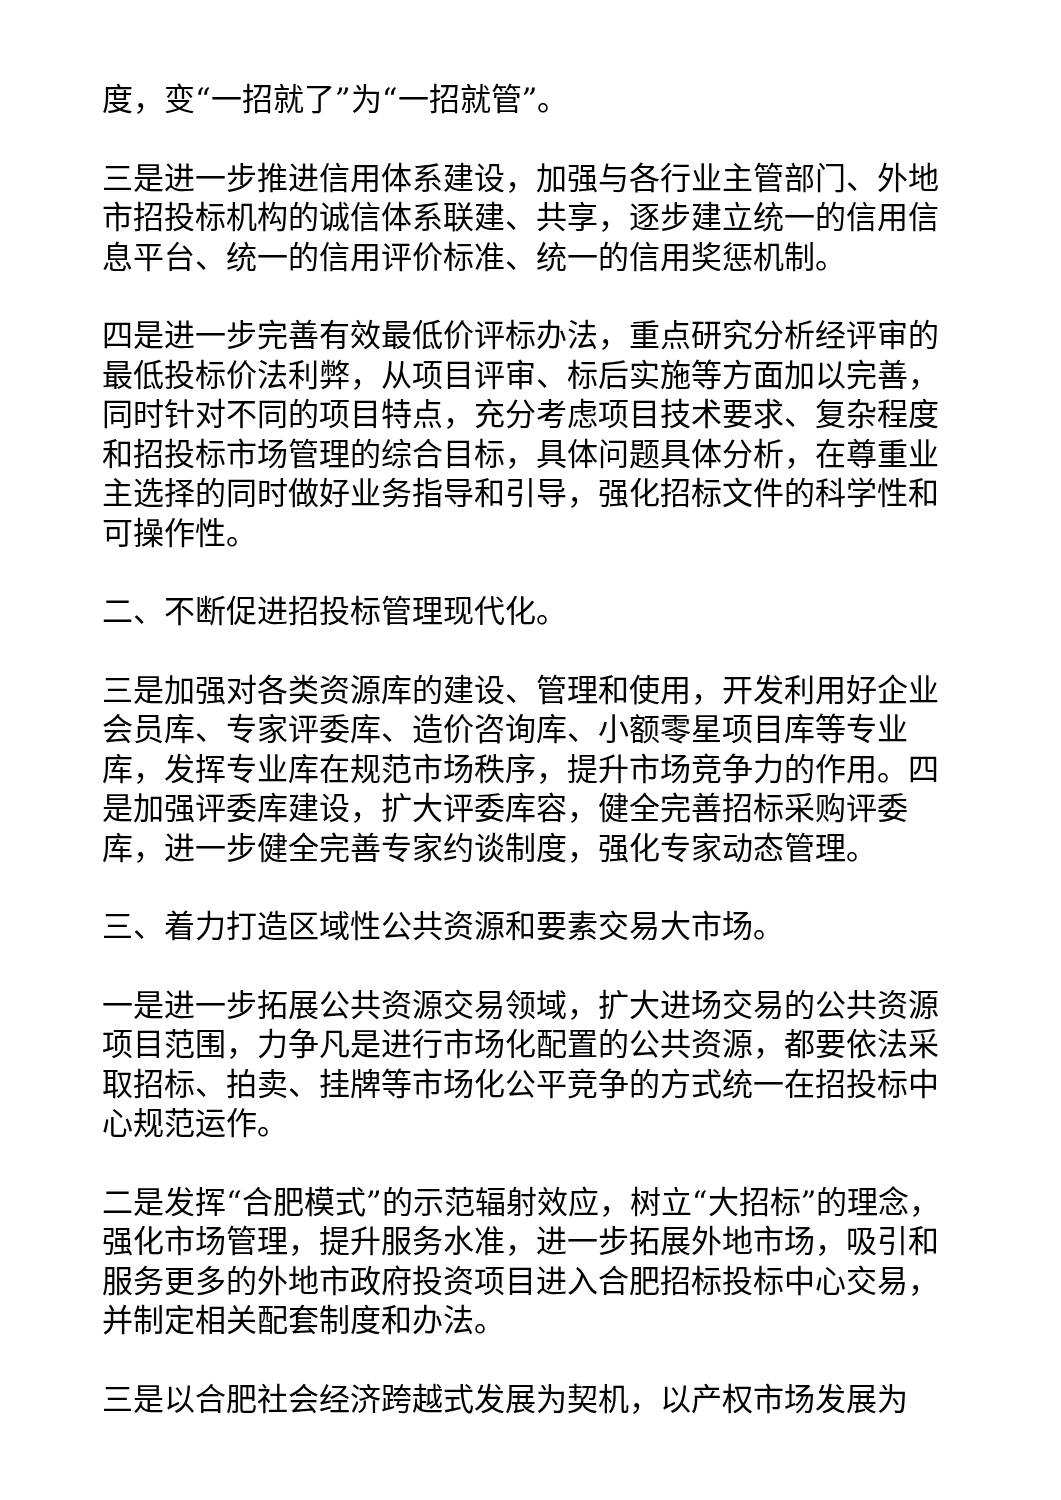度，变“一招就了”为“一招就管”。
三是进一步推进信用体系建设，加强与各行业主管部门、外地市招投标机构的诚信体系联建、共享，逐步建立统一的信用信息平台、统一的信用评价标准、统一的信用奖惩机制。
四是进一步完善有效最低价评标办法，重点研究分析经评审的最低投标价法利弊，从项目评审、标后实施等方面加以完善，同时针对不同的项目特点，充分考虑项目技术要求、复杂程度和招投标市场管理的综合目标，具体问题具体分析，在尊重业主选择的同时做好业务指导和引导，强化招标文件的科学性和可操作性。
二、不断促进招投标管理现代化。
三是加强对各类资源库的建设、管理和使用，开发利用好企业会员库、专家评委库、造价咨询库、小额零星项目库等专业库，发挥专业库在规范市场秩序，提升市场竞争力的作用。四是加强评委库建设，扩大评委库容，健全完善招标采购评委库，进一步健全完善专家约谈制度，强化专家动态管理。
三、着力打造区域性公共资源和要素交易大市场。
一是进一步拓展公共资源交易领域，扩大进场交易的公共资源项目范围，力争凡是进行市场化配置的公共资源，都要依法采取招标、拍卖、挂牌等市场化公平竞争的方式统一在招投标中心规范运作。
二是发挥“合肥模式”的示范辐射效应，树立“大招标”的理念，强化市场管理，提升服务水准，进一步拓展外地市场，吸引和服务更多的外地市政府投资项目进入合肥招标投标中心交易，并制定相关配套制度和办法。
三是以合肥社会经济跨越式发展为契机，以产权市场发展为